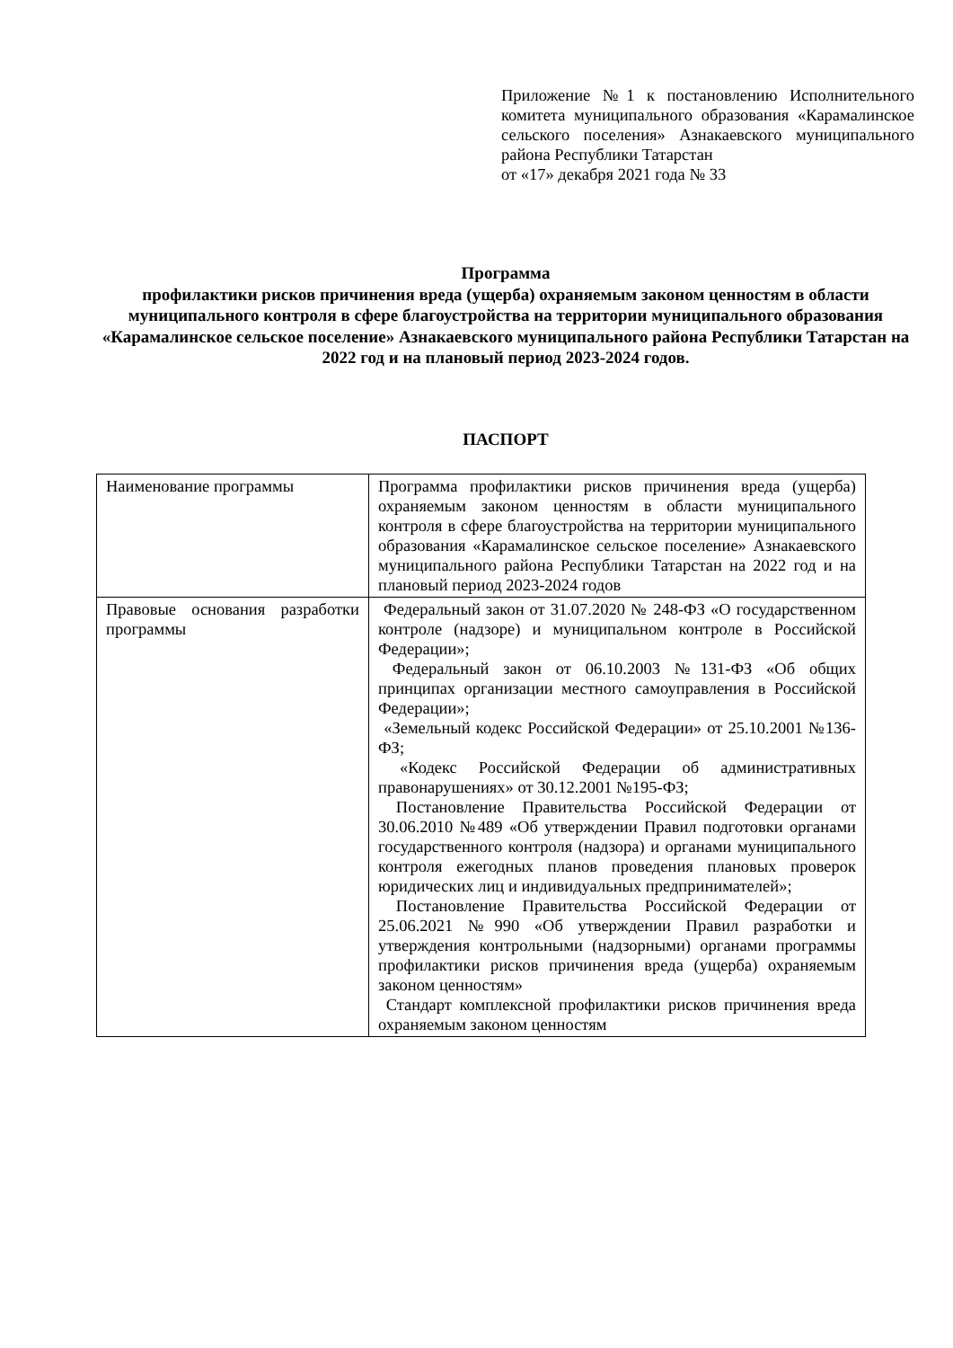Приложение №1 к постановлению Исполнительного комитета муниципального образования «Карамалинское сельского поселения» Азнакаевского муниципального района Республики Татарстан
от «17» декабря 2021 года № 33
Программа
профилактики рисков причинения вреда (ущерба) охраняемым законом ценностям в области муниципального контроля в сфере благоустройства на территории муниципального образования «Карамалинское сельское поселение» Азнакаевского муниципального района Республики Татарстан на 2022 год и на плановый период 2023-2024 годов.
ПАСПОРТ
| Наименование программы | Программа профилактики рисков причинения вреда (ущерба) охраняемым законом ценностям в области муниципального контроля в сфере благоустройства на территории муниципального образования «Карамалинское сельское поселение» Азнакаевского муниципального района Республики Татарстан на 2022 год и на плановый период 2023-2024 годов |
| Правовые основания разработки программы | Федеральный закон от 31.07.2020 № 248-ФЗ «О государственном контроле (надзоре) и муниципальном контроле в Российской Федерации»; Федеральный закон от 06.10.2003 №131-ФЗ «Об общих принципах организации местного самоуправления в Российской Федерации»; «Земельный кодекс Российской Федерации» от 25.10.2001 №136-ФЗ; «Кодекс Российской Федерации об административных правонарушениях» от 30.12.2001 №195-ФЗ; Постановление Правительства Российской Федерации от 30.06.2010 №489 «Об утверждении Правил подготовки органами государственного контроля (надзора) и органами муниципального контроля ежегодных планов проведения плановых проверок юридических лиц и индивидуальных предпринимателей»; Постановление Правительства Российской Федерации от 25.06.2021 №990 «Об утверждении Правил разработки и утверждения контрольными (надзорными) органами программы профилактики рисков причинения вреда (ущерба) охраняемым законом ценностям» Стандарт комплексной профилактики рисков причинения вреда охраняемым законом ценностям |